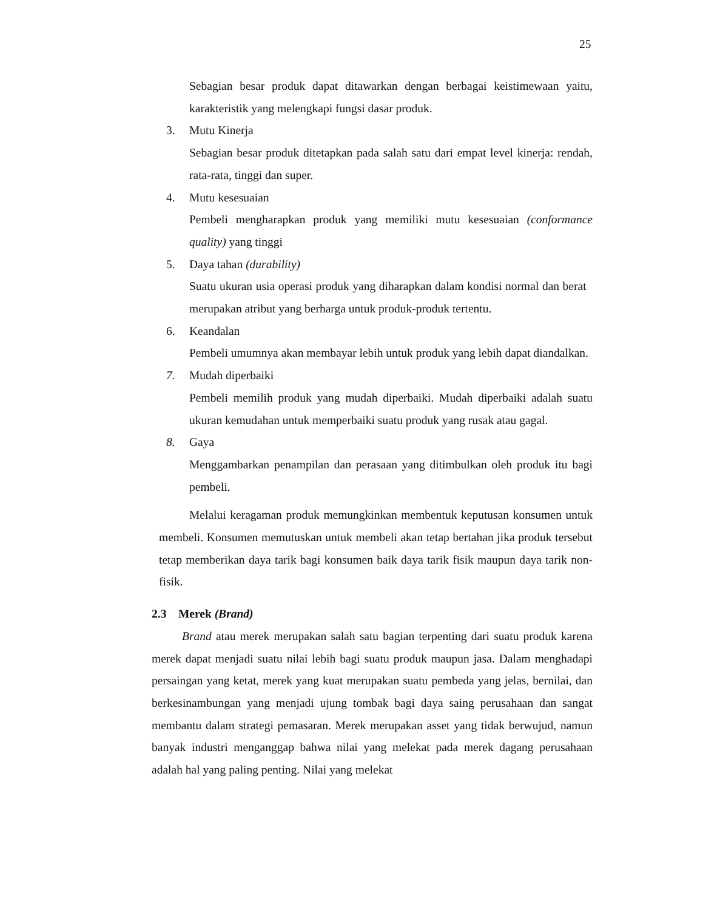25
Sebagian besar produk dapat ditawarkan dengan berbagai keistimewaan yaitu, karakteristik yang melengkapi fungsi dasar produk.
3. Mutu Kinerja
Sebagian besar produk ditetapkan pada salah satu dari empat level kinerja: rendah, rata-rata, tinggi dan super.
4. Mutu kesesuaian
Pembeli mengharapkan produk yang memiliki mutu kesesuaian (conformance quality) yang tinggi
5. Daya tahan (durability)
Suatu ukuran usia operasi produk yang diharapkan dalam kondisi normal dan berat merupakan atribut yang berharga untuk produk-produk tertentu.
6. Keandalan
Pembeli umumnya akan membayar lebih untuk produk yang lebih dapat diandalkan.
7. Mudah diperbaiki
Pembeli memilih produk yang mudah diperbaiki. Mudah diperbaiki adalah suatu ukuran kemudahan untuk memperbaiki suatu produk yang rusak atau gagal.
8. Gaya
Menggambarkan penampilan dan perasaan yang ditimbulkan oleh produk itu bagi pembeli.
Melalui keragaman produk memungkinkan membentuk keputusan konsumen untuk membeli. Konsumen memutuskan untuk membeli akan tetap bertahan jika produk tersebut tetap memberikan daya tarik bagi konsumen baik daya tarik fisik maupun daya tarik non-fisik.
2.3 Merek (Brand)
Brand atau merek merupakan salah satu bagian terpenting dari suatu produk karena merek dapat menjadi suatu nilai lebih bagi suatu produk maupun jasa. Dalam menghadapi persaingan yang ketat, merek yang kuat merupakan suatu pembeda yang jelas, bernilai, dan berkesinambungan yang menjadi ujung tombak bagi daya saing perusahaan dan sangat membantu dalam strategi pemasaran. Merek merupakan asset yang tidak berwujud, namun banyak industri menganggap bahwa nilai yang melekat pada merek dagang perusahaan adalah hal yang paling penting. Nilai yang melekat